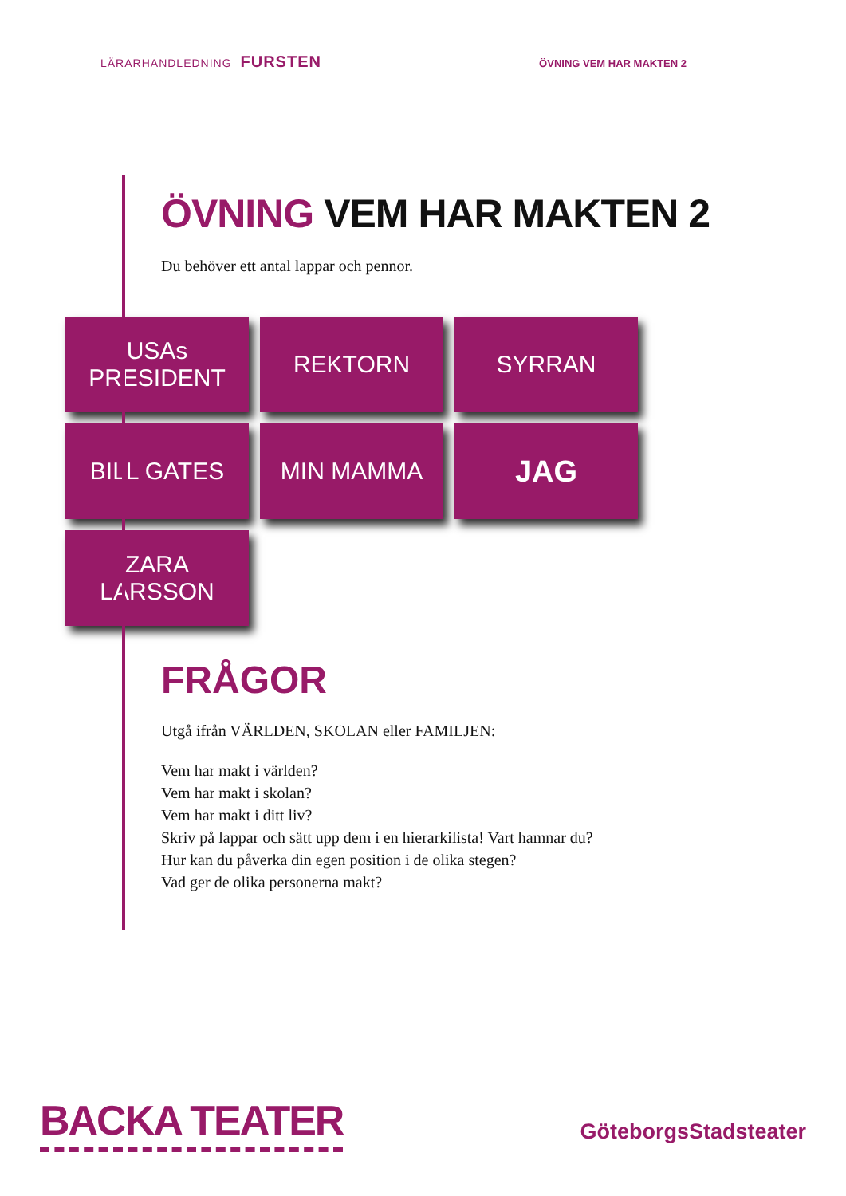LÄRARHANDLEDNING FURSTEN
ÖVNING VEM HAR MAKTEN 2
ÖVNING VEM HAR MAKTEN 2
Du behöver ett antal lappar och pennor.
USAs PRESIDENT
REKTORN
SYRRAN
BILL GATES
MIN MAMMA
JAG
ZARA LARSSON
FRÅGOR
Utgå ifrån VÄRLDEN, SKOLAN eller FAMILJEN:
Vem har makt i världen?
Vem har makt i skolan?
Vem har makt i ditt liv?
Skriv på lappar och sätt upp dem i en hierarkilista! Vart hamnar du?
Hur kan du påverka din egen position i de olika stegen?
Vad ger de olika personerna makt?
BACKA TEATER
GöteborgsStadsteater